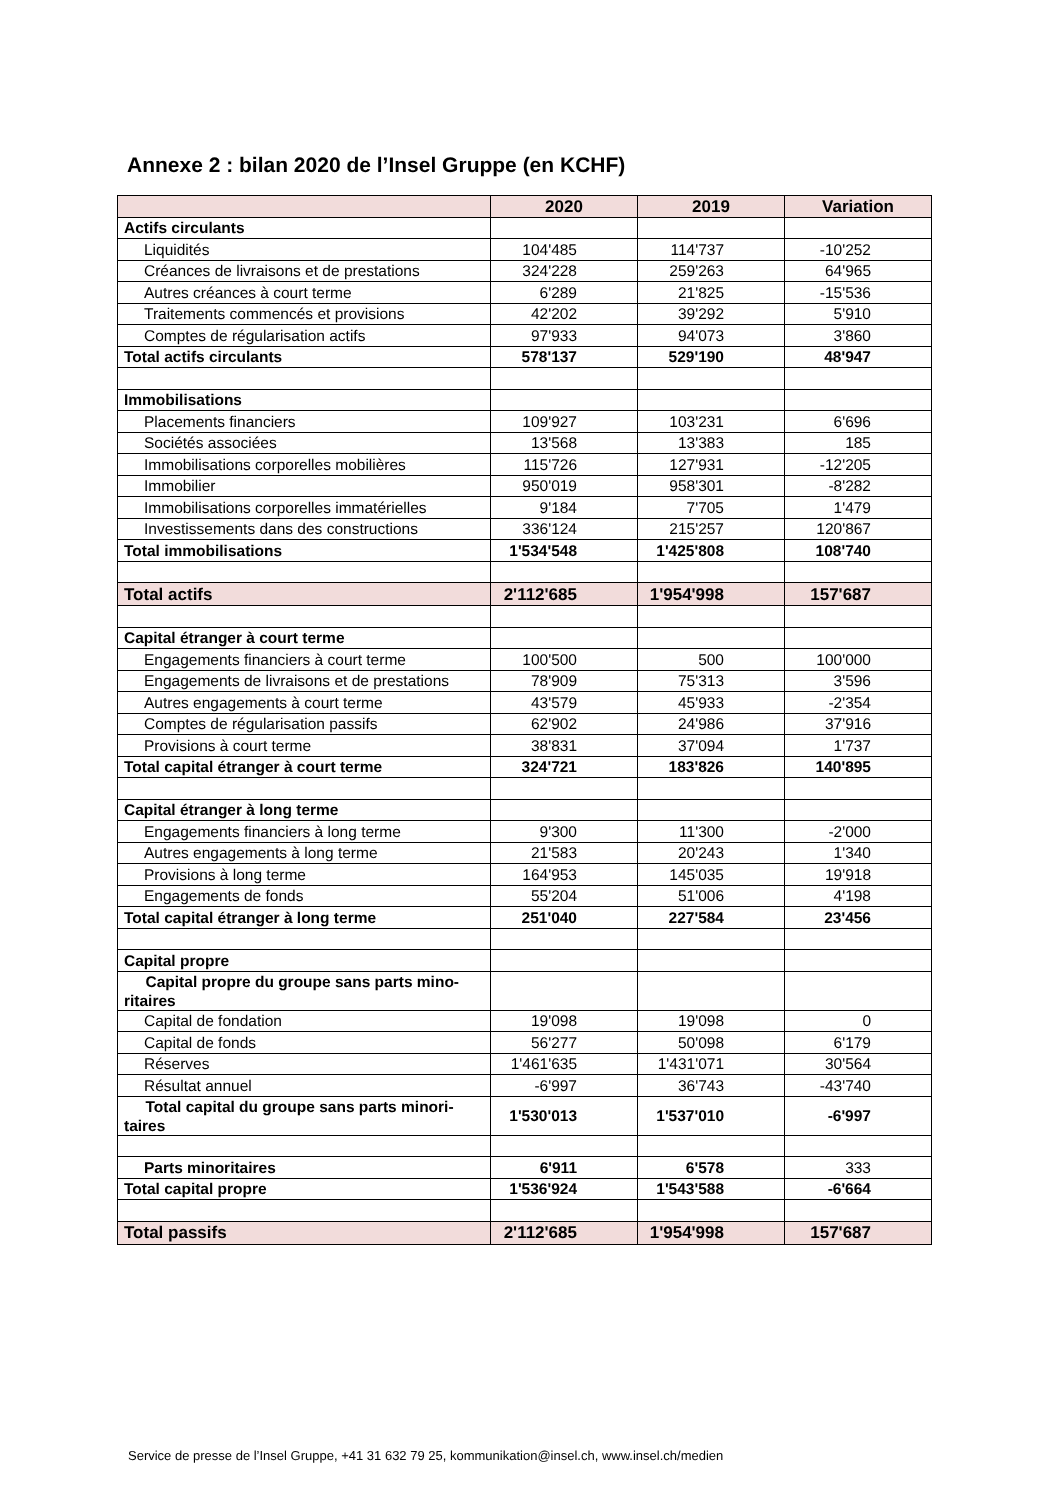Annexe 2 : bilan 2020 de l’Insel Gruppe (en KCHF)
| | 2020 | 2019 | Variation |
| --- | --- | --- | --- |
| Actifs circulants | | | |
| Liquidités | 104'485 | 114'737 | -10'252 |
| Créances de livraisons et de prestations | 324'228 | 259'263 | 64'965 |
| Autres créances à court terme | 6'289 | 21'825 | -15'536 |
| Traitements commencés et provisions | 42'202 | 39'292 | 5'910 |
| Comptes de régularisation actifs | 97'933 | 94'073 | 3'860 |
| Total actifs circulants | 578'137 | 529'190 | 48'947 |
| Immobilisations | | | |
| Placements financiers | 109'927 | 103'231 | 6'696 |
| Sociétés associées | 13'568 | 13'383 | 185 |
| Immobilisations corporelles mobilières | 115'726 | 127'931 | -12'205 |
| Immobilier | 950'019 | 958'301 | -8'282 |
| Immobilisations corporelles immatérielles | 9'184 | 7'705 | 1'479 |
| Investissements dans des constructions | 336'124 | 215'257 | 120'867 |
| Total immobilisations | 1'534'548 | 1'425'808 | 108'740 |
| Total actifs | 2'112'685 | 1'954'998 | 157'687 |
| Capital étranger à court terme | | | |
| Engagements financiers à court terme | 100'500 | 500 | 100'000 |
| Engagements de livraisons et de prestations | 78'909 | 75'313 | 3'596 |
| Autres engagements à court terme | 43'579 | 45'933 | -2'354 |
| Comptes de régularisation passifs | 62'902 | 24'986 | 37'916 |
| Provisions à court terme | 38'831 | 37'094 | 1'737 |
| Total capital étranger à court terme | 324'721 | 183'826 | 140'895 |
| Capital étranger à long terme | | | |
| Engagements financiers à long terme | 9'300 | 11'300 | -2'000 |
| Autres engagements à long terme | 21'583 | 20'243 | 1'340 |
| Provisions à long terme | 164'953 | 145'035 | 19'918 |
| Engagements de fonds | 55'204 | 51'006 | 4'198 |
| Total capital étranger à long terme | 251'040 | 227'584 | 23'456 |
| Capital propre | | | |
| Capital propre du groupe sans parts mino- ritaires | | | |
| Capital de fondation | 19'098 | 19'098 | 0 |
| Capital de fonds | 56'277 | 50'098 | 6'179 |
| Réserves | 1'461'635 | 1'431'071 | 30'564 |
| Résultat annuel | -6'997 | 36'743 | -43'740 |
| Total capital du groupe sans parts minori- taires | 1'530'013 | 1'537'010 | -6'997 |
| Parts minoritaires | 6'911 | 6'578 | 333 |
| Total capital propre | 1'536'924 | 1'543'588 | -6'664 |
| Total passifs | 2'112'685 | 1'954'998 | 157'687 |
Service de presse de l’Insel Gruppe, +41 31 632 79 25, kommunikation@insel.ch, www.insel.ch/medien